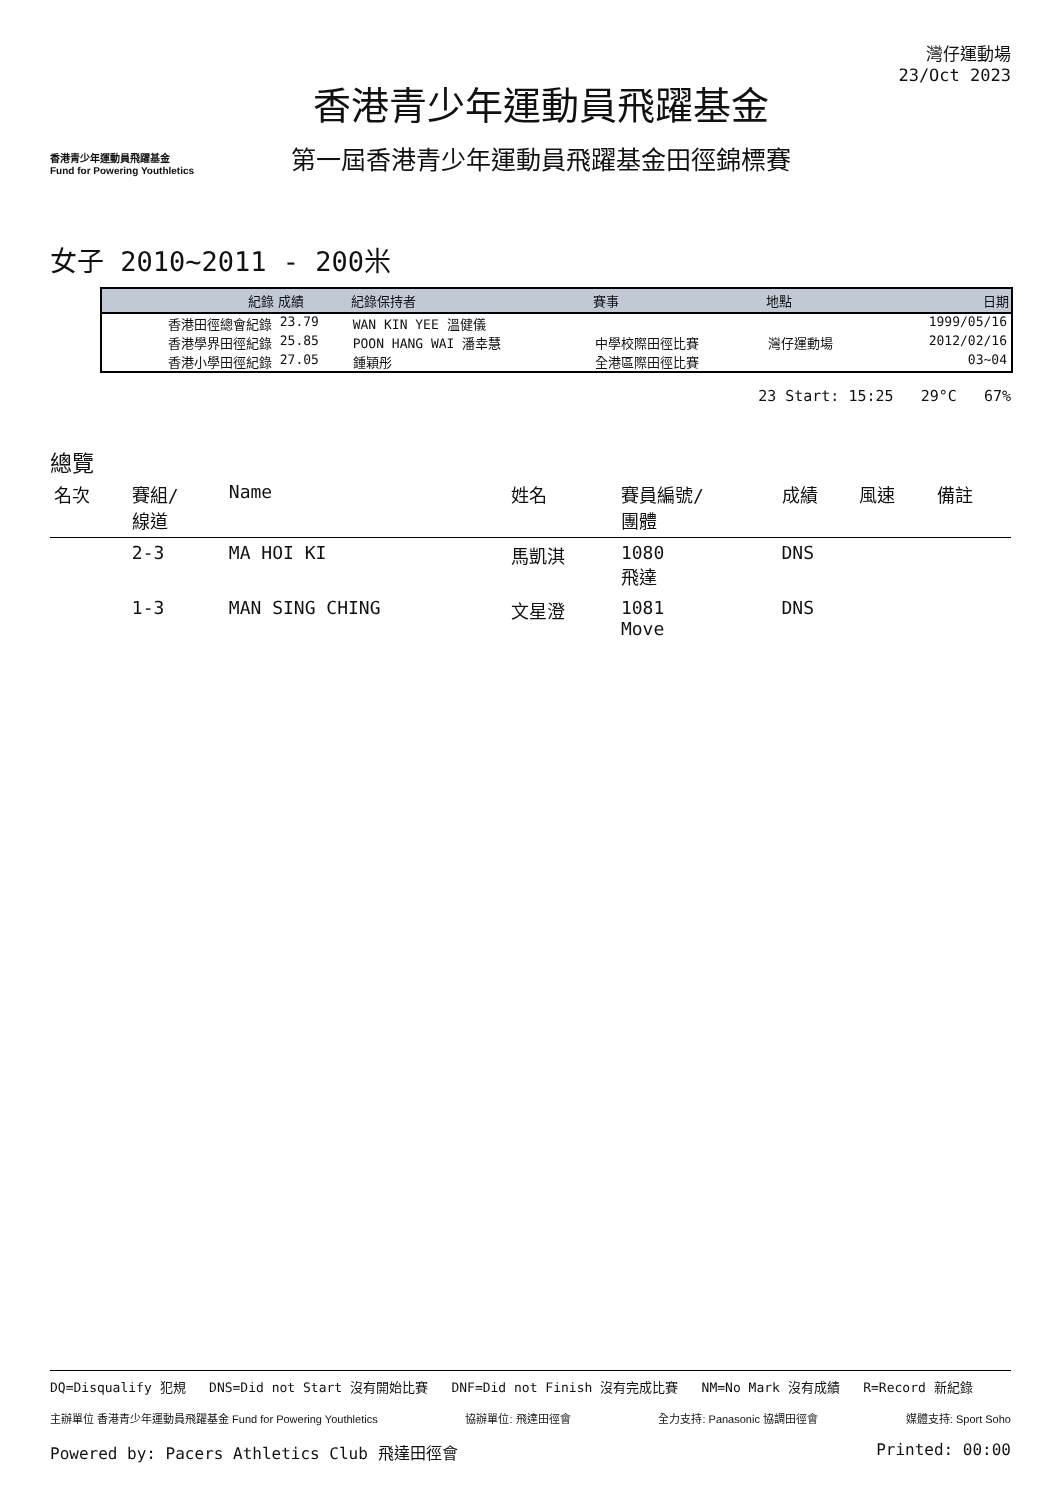香港青少年運動員飛躍基金
Fund for Powering Youthletics
香港青少年運動員飛躍基金
第一屆香港青少年運動員飛躍基金田徑錦標賽
灣仔運動場
23/Oct 2023
女子 2010~2011 - 200米
| 紀錄 | 成績 | 紀錄保持者 | 賽事 | 地點 | 日期 |
| --- | --- | --- | --- | --- | --- |
| 香港田徑總會紀錄 | 23.79 | WAN KIN YEE 溫健儀 | | | 1999/05/16 |
| 香港學界田徑紀錄 | 25.85 | POON HANG WAI 潘幸慧 | 中學校際田徑比賽 | 灣仔運動場 | 2012/02/16 |
| 香港小學田徑紀錄 | 27.05 | 鍾穎彤 | 全港區際田徑比賽 | | 03~04 |
23 Start: 15:25 29°C 67%
總覽
| 名次 | 賽組/ 線道 | Name | 姓名 | 賽員編號/ 團體 | 成績 | 風速 | 備註 |
| --- | --- | --- | --- | --- | --- | --- | --- |
| | 2-3 | MA HOI KI | 馬凱淇 | 1080 飛達 | DNS | | |
| | 1-3 | MAN SING CHING | 文星澄 | 1081 Move | DNS | | |
DQ=Disqualify 犯規 DNS=Did not Start 沒有開始比賽 DNF=Did not Finish 沒有完成比賽 NM=No Mark 沒有成績 R=Record 新紀錄
主辦單位 香港青少年運動員飛躍基金 Fund for Powering Youthletics 協辦單位: 飛達田徑會 全力支持: Panasonic 協調田徑會 媒體支持: Sport Soho
Powered by: Pacers Athletics Club 飛達田徑會 Printed: 00:00